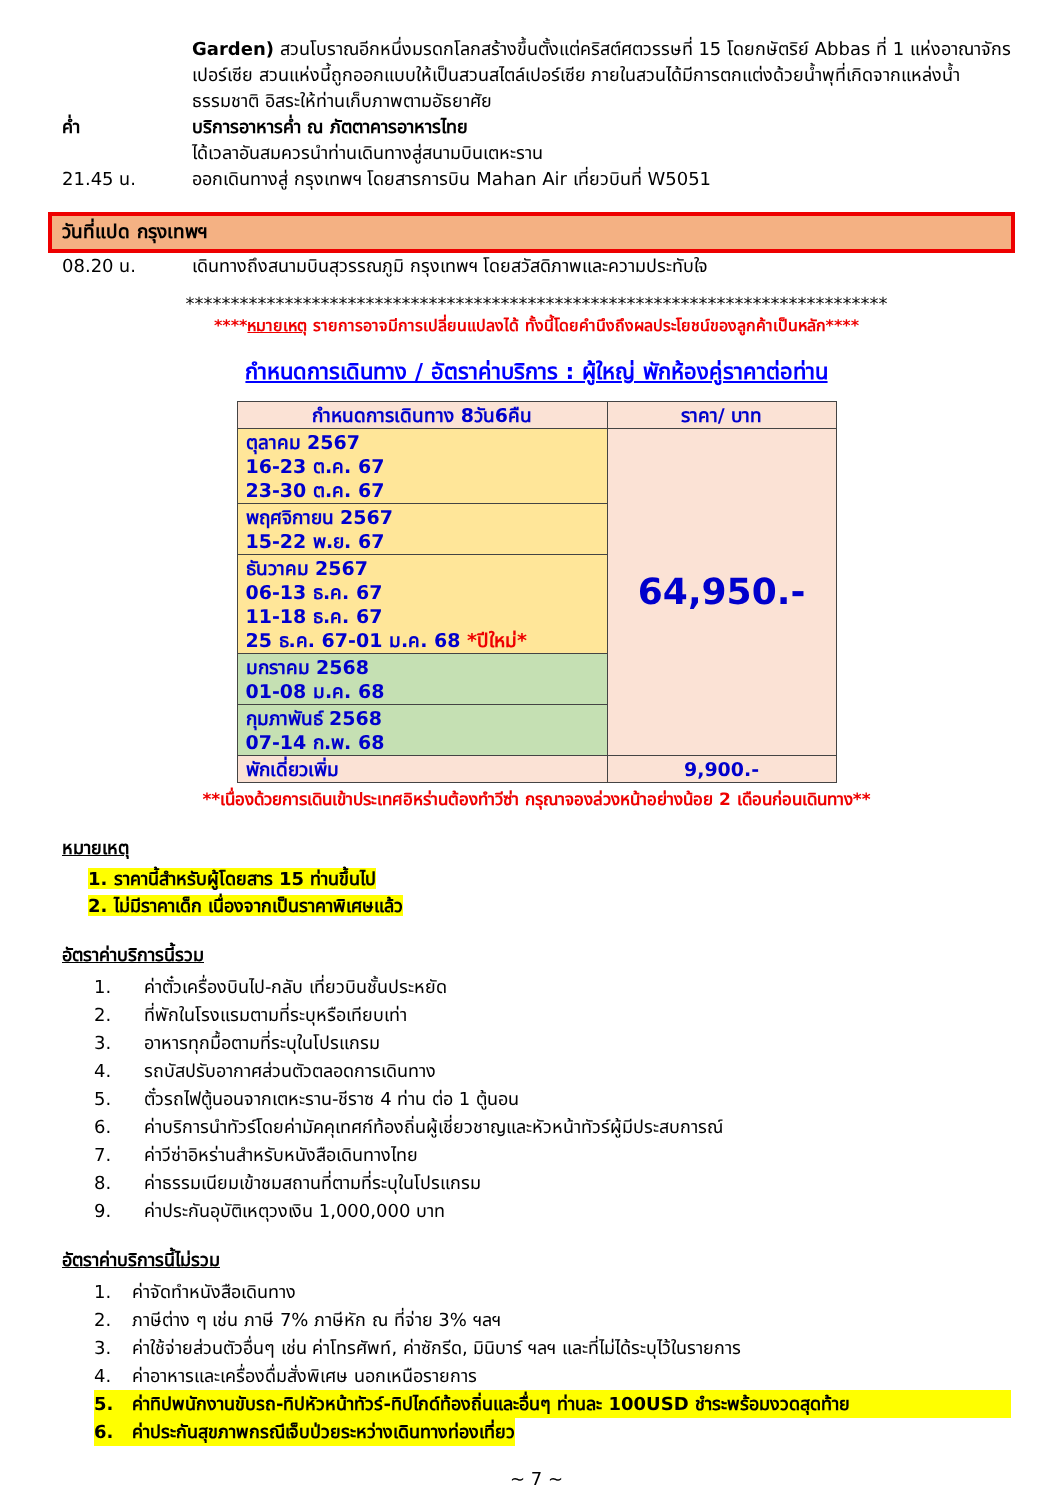Garden) สวนโบราณอีกหนึ่งมรดกโลกสร้างขึ้นตั้งแต่คริสต์ศตวรรษที่ 15 โดยกษัตริย์ Abbas ที่ 1 แห่งอาณาจักรเปอร์เซีย สวนแห่งนี้ถูกออกแบบให้เป็นสวนสไตล์เปอร์เซีย ภายในสวนได้มีการตกแต่งด้วยน้ำพุที่เกิดจากแหล่งน้ำธรรมชาติ อิสระให้ท่านเก็บภาพตามอัธยาศัย
ค่ำ บริการอาหารค่ำ ณ ภัตตาคารอาหารไทย
ได้เวลาอันสมควรนำท่านเดินทางสู่สนามบินเตหะราน
21.45 น. ออกเดินทางสู่ กรุงเทพฯ โดยสารการบิน Mahan Air เที่ยวบินที่ W5051
วันที่แปด กรุงเทพฯ
08.20 น. เดินทางถึงสนามบินสุวรรณภูมิ กรุงเทพฯ โดยสวัสดิภาพและความประทับใจ
******************************************************************************
****หมายเหตุ รายการอาจมีการเปลี่ยนแปลงได้ ทั้งนี้โดยคำนึงถึงผลประโยชน์ของลูกค้าเป็นหลัก****
กำหนดการเดินทาง / อัตราค่าบริการ : ผู้ใหญ่ พักห้องคู่ราคาต่อท่าน
| กำหนดการเดินทาง 8วัน6คืน | ราคา/ บาท |
| --- | --- |
| ตุลาคม 2567 16-23 ต.ค. 67 23-30 ต.ค. 67 | 64,950.- |
| พฤศจิกายน 2567 15-22 พ.ย. 67 | |
| ธันวาคม 2567 06-13 ธ.ค. 67 11-18 ธ.ค. 67 25 ธ.ค. 67-01 ม.ค. 68 *ปีใหม่* | |
| มกราคม 2568 01-08 ม.ค. 68 | |
| กุมภาพันธ์ 2568 07-14 ก.พ. 68 | |
| พักเดี่ยวเพิ่ม | 9,900.- |
**เนื่องด้วยการเดินเข้าประเทศอิหร่านต้องทำวีซ่า กรุณาจองล่วงหน้าอย่างน้อย 2 เดือนก่อนเดินทาง**
หมายเหตุ
1. ราคานี้สำหรับผู้โดยสาร 15 ท่านขึ้นไป
2. ไม่มีราคาเด็ก เนื่องจากเป็นราคาพิเศษแล้ว
อัตราค่าบริการนี้รวม
1. ค่าตั๋วเครื่องบินไป-กลับ เที่ยวบินชั้นประหยัด
2. ที่พักในโรงแรมตามที่ระบุหรือเทียบเท่า
3. อาหารทุกมื้อตามที่ระบุในโปรแกรม
4. รถบัสปรับอากาศส่วนตัวตลอดการเดินทาง
5. ตั๋วรถไฟตู้นอนจากเตหะราน-ชีราซ 4 ท่าน ต่อ 1 ตู้นอน
6. ค่าบริการนำทัวร์โดยค่ามัคคุเทศก์ท้องถิ่นผู้เชี่ยวชาญและหัวหน้าทัวร์ผู้มีประสบการณ์
7. ค่าวีซ่าอิหร่านสำหรับหนังสือเดินทางไทย
8. ค่าธรรมเนียมเข้าชมสถานที่ตามที่ระบุในโปรแกรม
9. ค่าประกันอุบัติเหตุวงเงิน 1,000,000 บาท
อัตราค่าบริการนี้ไม่รวม
1. ค่าจัดทำหนังสือเดินทาง
2. ภาษีต่าง ๆ เช่น ภาษี 7% ภาษีหัก ณ ที่จ่าย 3% ฯลฯ
3. ค่าใช้จ่ายส่วนตัวอื่นๆ เช่น ค่าโทรศัพท์, ค่าซักรีด, มินิบาร์ ฯลฯ และที่ไม่ได้ระบุไว้ในรายการ
4. ค่าอาหารและเครื่องดื่มสั่งพิเศษ นอกเหนือรายการ
5. ค่าทิปพนักงานขับรถ-ทิปหัวหน้าทัวร์-ทิปไกด์ท้องถิ่นและอื่นๆ ท่านละ 100USD ชำระพร้อมงวดสุดท้าย
6. ค่าประกันสุขภาพกรณีเจ็บป่วยระหว่างเดินทางท่องเที่ยว
~ 7 ~